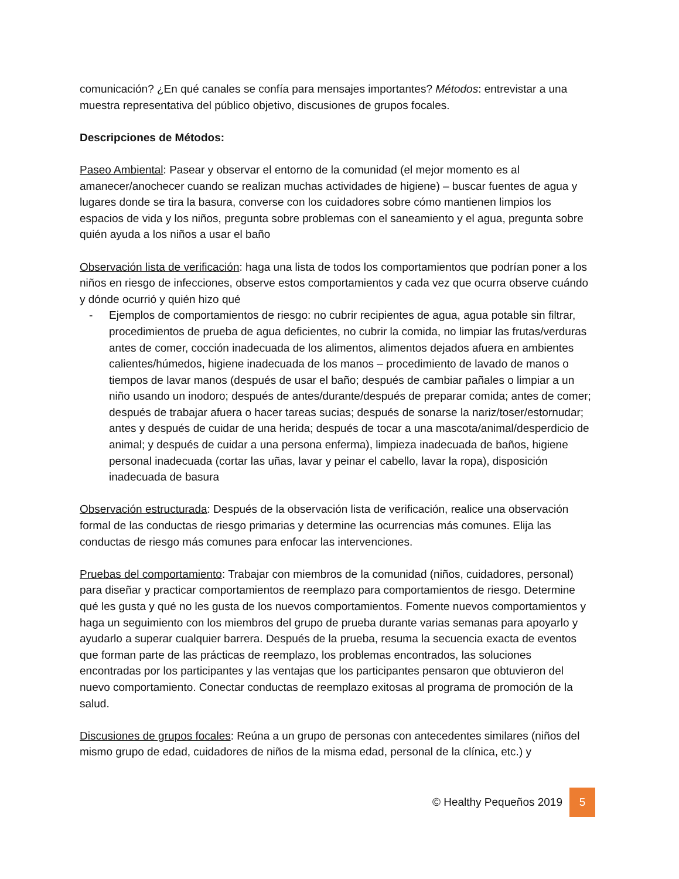comunicación? ¿En qué canales se confía para mensajes importantes? Métodos: entrevistar a una muestra representativa del público objetivo, discusiones de grupos focales.
Descripciones de Métodos:
Paseo Ambiental: Pasear y observar el entorno de la comunidad (el mejor momento es al amanecer/anochecer cuando se realizan muchas actividades de higiene) – buscar fuentes de agua y lugares donde se tira la basura, converse con los cuidadores sobre cómo mantienen limpios los espacios de vida y los niños, pregunta sobre problemas con el saneamiento y el agua, pregunta sobre quién ayuda a los niños a usar el baño
Observación lista de verificación: haga una lista de todos los comportamientos que podrían poner a los niños en riesgo de infecciones, observe estos comportamientos y cada vez que ocurra observe cuándo y dónde ocurrió y quién hizo qué
- Ejemplos de comportamientos de riesgo: no cubrir recipientes de agua, agua potable sin filtrar, procedimientos de prueba de agua deficientes, no cubrir la comida, no limpiar las frutas/verduras antes de comer, cocción inadecuada de los alimentos, alimentos dejados afuera en ambientes calientes/húmedos, higiene inadecuada de los manos – procedimiento de lavado de manos o tiempos de lavar manos (después de usar el baño; después de cambiar pañales o limpiar a un niño usando un inodoro; después de antes/durante/después de preparar comida; antes de comer; después de trabajar afuera o hacer tareas sucias; después de sonarse la nariz/toser/estornudar; antes y después de cuidar de una herida; después de tocar a una mascota/animal/desperdicio de animal; y después de cuidar a una persona enferma), limpieza inadecuada de baños, higiene personal inadecuada (cortar las uñas, lavar y peinar el cabello, lavar la ropa), disposición inadecuada de basura
Observación estructurada: Después de la observación lista de verificación, realice una observación formal de las conductas de riesgo primarias y determine las ocurrencias más comunes. Elija las conductas de riesgo más comunes para enfocar las intervenciones.
Pruebas del comportamiento: Trabajar con miembros de la comunidad (niños, cuidadores, personal) para diseñar y practicar comportamientos de reemplazo para comportamientos de riesgo. Determine qué les gusta y qué no les gusta de los nuevos comportamientos. Fomente nuevos comportamientos y haga un seguimiento con los miembros del grupo de prueba durante varias semanas para apoyarlo y ayudarlo a superar cualquier barrera. Después de la prueba, resuma la secuencia exacta de eventos que forman parte de las prácticas de reemplazo, los problemas encontrados, las soluciones encontradas por los participantes y las ventajas que los participantes pensaron que obtuvieron del nuevo comportamiento. Conectar conductas de reemplazo exitosas al programa de promoción de la salud.
Discusiones de grupos focales: Reúna a un grupo de personas con antecedentes similares (niños del mismo grupo de edad, cuidadores de niños de la misma edad, personal de la clínica, etc.) y
© Healthy Pequeños 2019 5